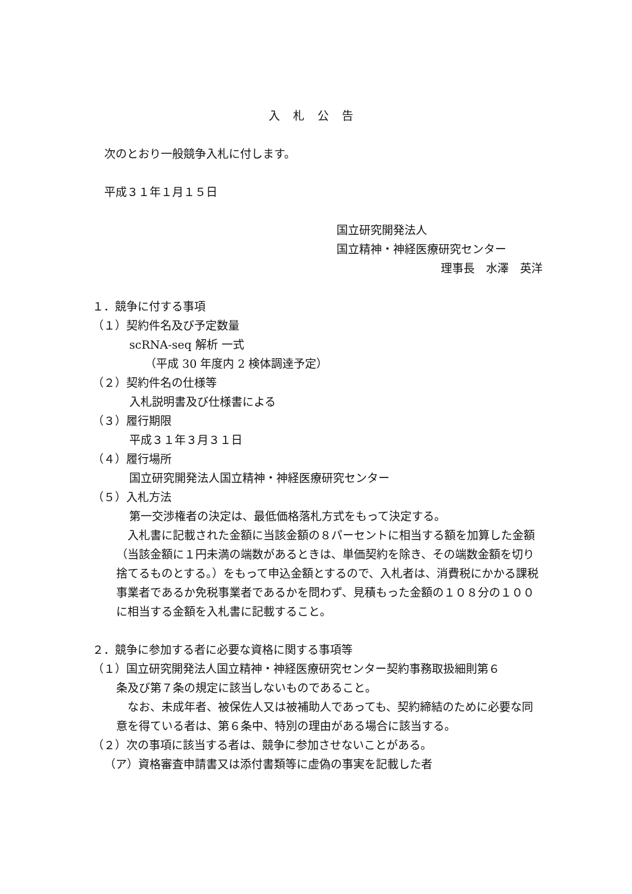入札公告
次のとおり一般競争入札に付します。
平成３１年１月１５日
国立研究開発法人
国立精神・神経医療研究センター
理事長　水澤　英洋
１．競争に付する事項
（１）契約件名及び予定数量
scRNA-seq 解析 一式
（平成 30 年度内 2 検体調達予定）
（２）契約件名の仕様等
入札説明書及び仕様書による
（３）履行期限
平成３１年３月３１日
（４）履行場所
国立研究開発法人国立精神・神経医療研究センター
（５）入札方法
第一交渉権者の決定は、最低価格落札方式をもって決定する。
　入札書に記載された金額に当該金額の８パーセントに相当する額を加算した金額（当該金額に１円未満の端数があるときは、単価契約を除き、その端数金額を切り捨てるものとする。）をもって申込金額とするので、入札者は、消費税にかかる課税事業者であるか免税事業者であるかを問わず、見積もった金額の１０８分の１００に相当する金額を入札書に記載すること。
２．競争に参加する者に必要な資格に関する事項等
（１）国立研究開発法人国立精神・神経医療研究センター契約事務取扱細則第６
条及び第７条の規定に該当しないものであること。
　なお、未成年者、被保佐人又は被補助人であっても、契約締結のために必要な同意を得ている者は、第６条中、特別の理由がある場合に該当する。
（２）次の事項に該当する者は、競争に参加させないことがある。
（ア）資格審査申請書又は添付書類等に虚偽の事実を記載した者